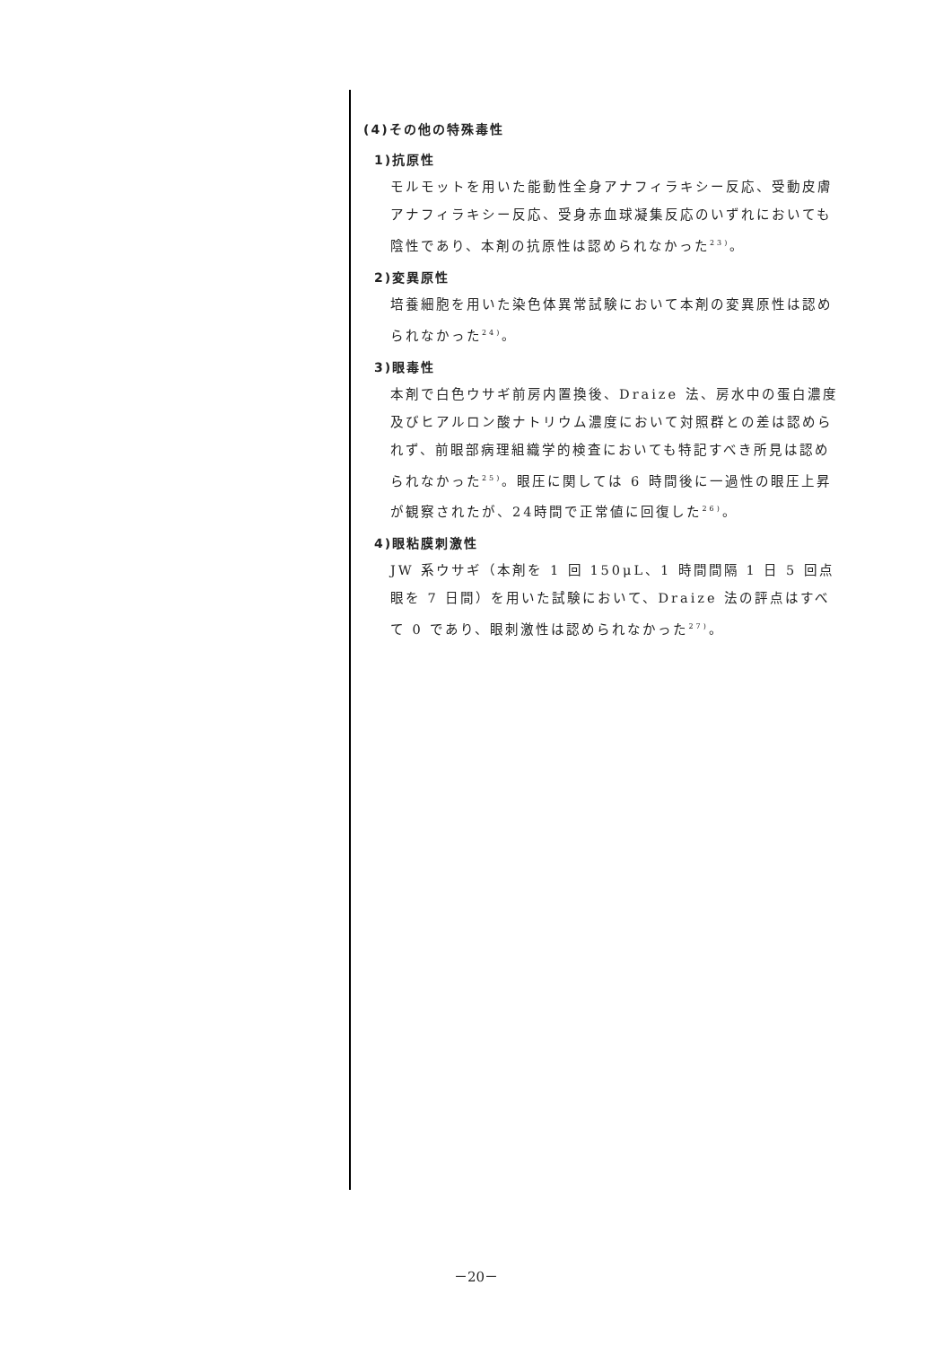(4)その他の特殊毒性
1)抗原性
モルモットを用いた能動性全身アナフィラキシー反応、受動皮膚アナフィラキシー反応、受身赤血球凝集反応のいずれにおいても陰性であり、本剤の抗原性は認められなかった<sup>23)</sup>。
2)変異原性
培養細胞を用いた染色体異常試験において本剤の変異原性は認められなかった<sup>24)</sup>。
3)眼毒性
本剤で白色ウサギ前房内置換後、Draize 法、房水中の蛋白濃度及びヒアルロン酸ナトリウム濃度において対照群との差は認められず、前眼部病理組織学的検査においても特記すべき所見は認められなかった<sup>25)</sup>。眼圧に関しては 6 時間後に一過性の眼圧上昇が観察されたが、24時間で正常値に回復した<sup>26)</sup>。
4)眼粘膜刺激性
JW 系ウサギ（本剤を 1 回 150μL、1 時間間隔 1 日 5 回点眼を 7 日間）を用いた試験において、Draize 法の評点はすべて 0 であり、眼刺激性は認められなかった<sup>27)</sup>。
－20－